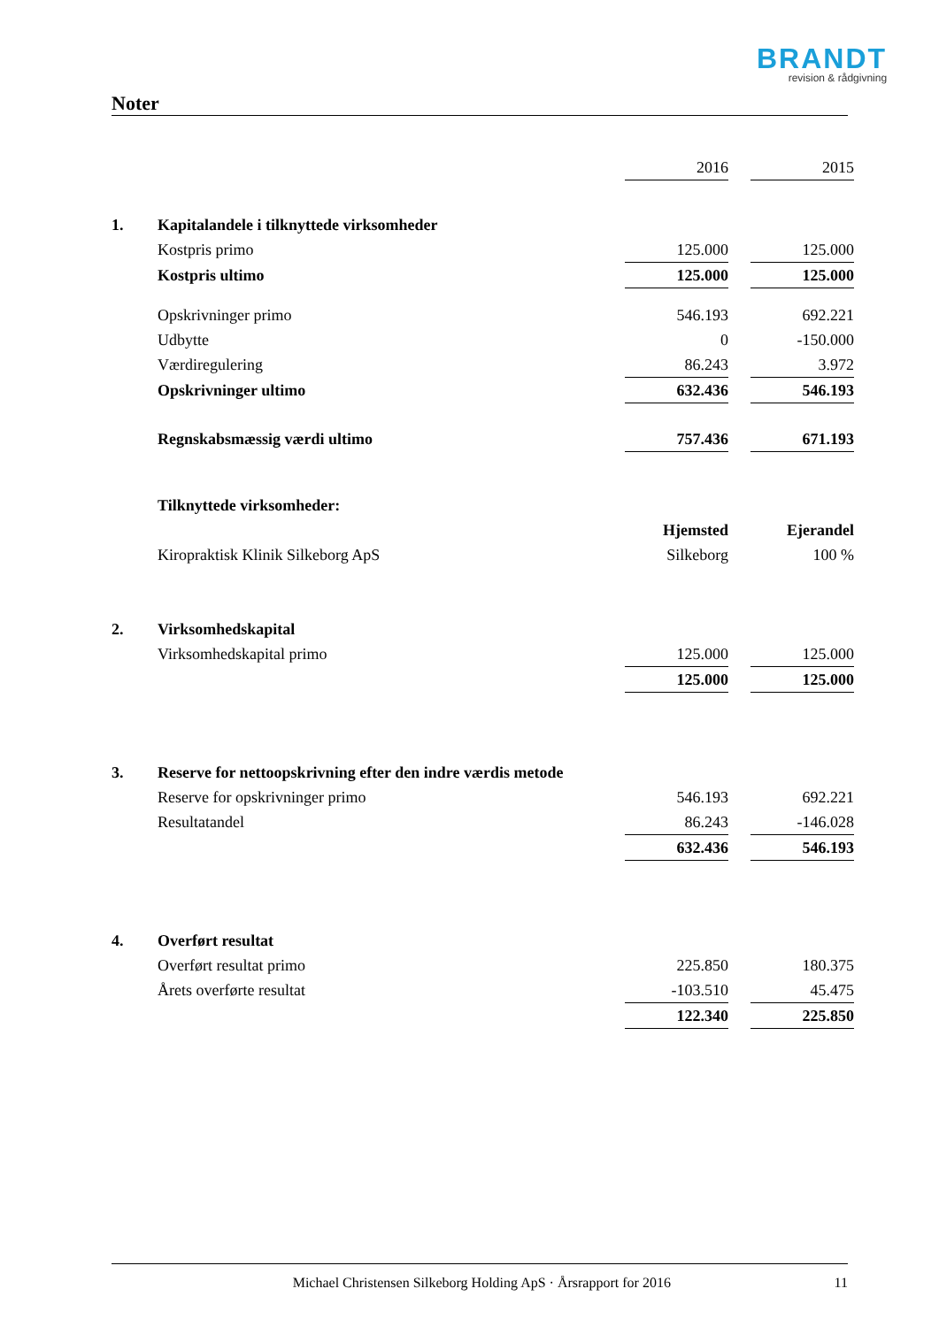BRANDT
revision & rådgivning
Noter
| | | 2016 | | 2015 |
| 1. | Kapitalandele i tilknyttede virksomheder | | | |
| | Kostpris primo | 125.000 | | 125.000 |
| | Kostpris ultimo | 125.000 | | 125.000 |
| | Opskrivninger primo | 546.193 | | 692.221 |
| | Udbytte | 0 | | -150.000 |
| | Værdiregulering | 86.243 | | 3.972 |
| | Opskrivninger ultimo | 632.436 | | 546.193 |
| | Regnskabsmæssig værdi ultimo | 757.436 | | 671.193 |
| | Tilknyttede virksomheder: | | | |
| | | Hjemsted | | Ejerandel |
| | Kiropraktisk Klinik Silkeborg ApS | Silkeborg | | 100 % |
| 2. | Virksomhedskapital | | | |
| | Virksomhedskapital primo | 125.000 | | 125.000 |
| | | 125.000 | | 125.000 |
| 3. | Reserve for nettoopskrivning efter den indre værdis metode | | | |
| | Reserve for opskrivninger primo | 546.193 | | 692.221 |
| | Resultatandel | 86.243 | | -146.028 |
| | | 632.436 | | 546.193 |
| 4. | Overført resultat | | | |
| | Overført resultat primo | 225.850 | | 180.375 |
| | Årets overførte resultat | -103.510 | | 45.475 |
| | | 122.340 | | 225.850 |
Michael Christensen Silkeborg Holding ApS · Årsrapport for 2016 11